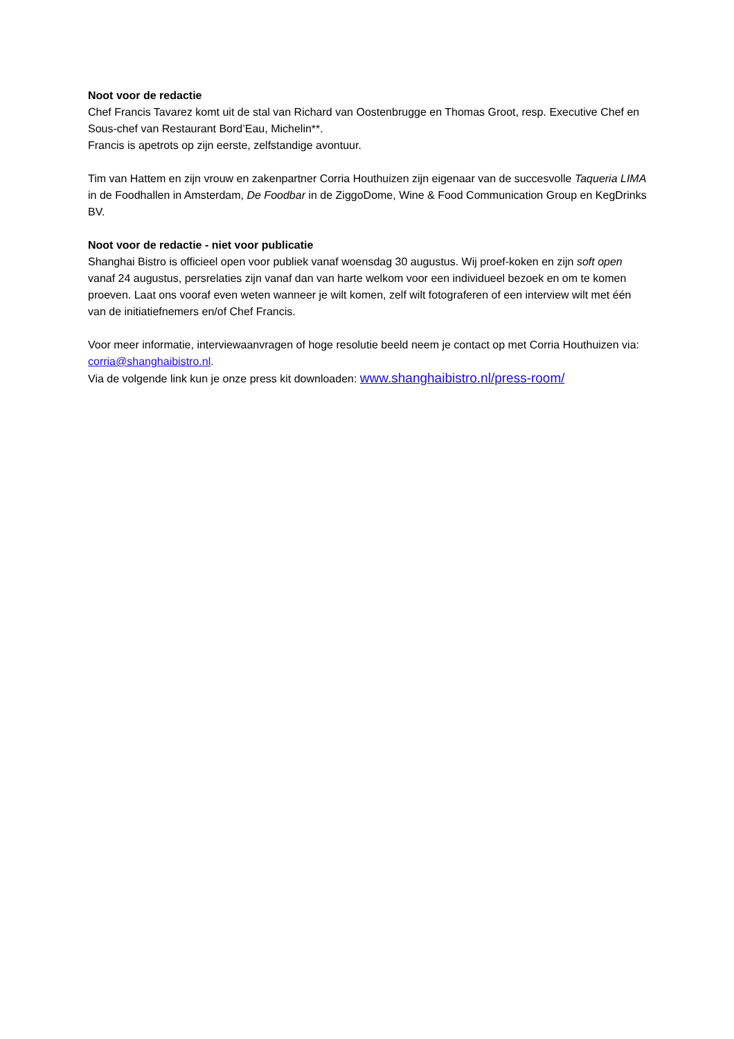Noot voor de redactie
Chef Francis Tavarez komt uit de stal van Richard van Oostenbrugge en Thomas Groot, resp. Executive Chef en Sous-chef van Restaurant Bord’Eau, Michelin**.
Francis is apetrots op zijn eerste, zelfstandige avontuur.
Tim van Hattem en zijn vrouw en zakenpartner Corria Houthuizen zijn eigenaar van de succesvolle Taqueria LIMA in de Foodhallen in Amsterdam, De Foodbar in de ZiggoDome, Wine & Food Communication Group en KegDrinks BV.
Noot voor de redactie - niet voor publicatie
Shanghai Bistro is officieel open voor publiek vanaf woensdag 30 augustus. Wij proef-koken en zijn soft open vanaf 24 augustus, persrelaties zijn vanaf dan van harte welkom voor een individueel bezoek en om te komen proeven. Laat ons vooraf even weten wanneer je wilt komen, zelf wilt fotograferen of een interview wilt met één van de initiatiefnemers en/of Chef Francis.
Voor meer informatie, interviewaanvragen of hoge resolutie beeld neem je contact op met Corria Houthuizen via: corria@shanghaibistro.nl.
Via de volgende link kun je onze press kit downloaden: www.shanghaibistro.nl/press-room/